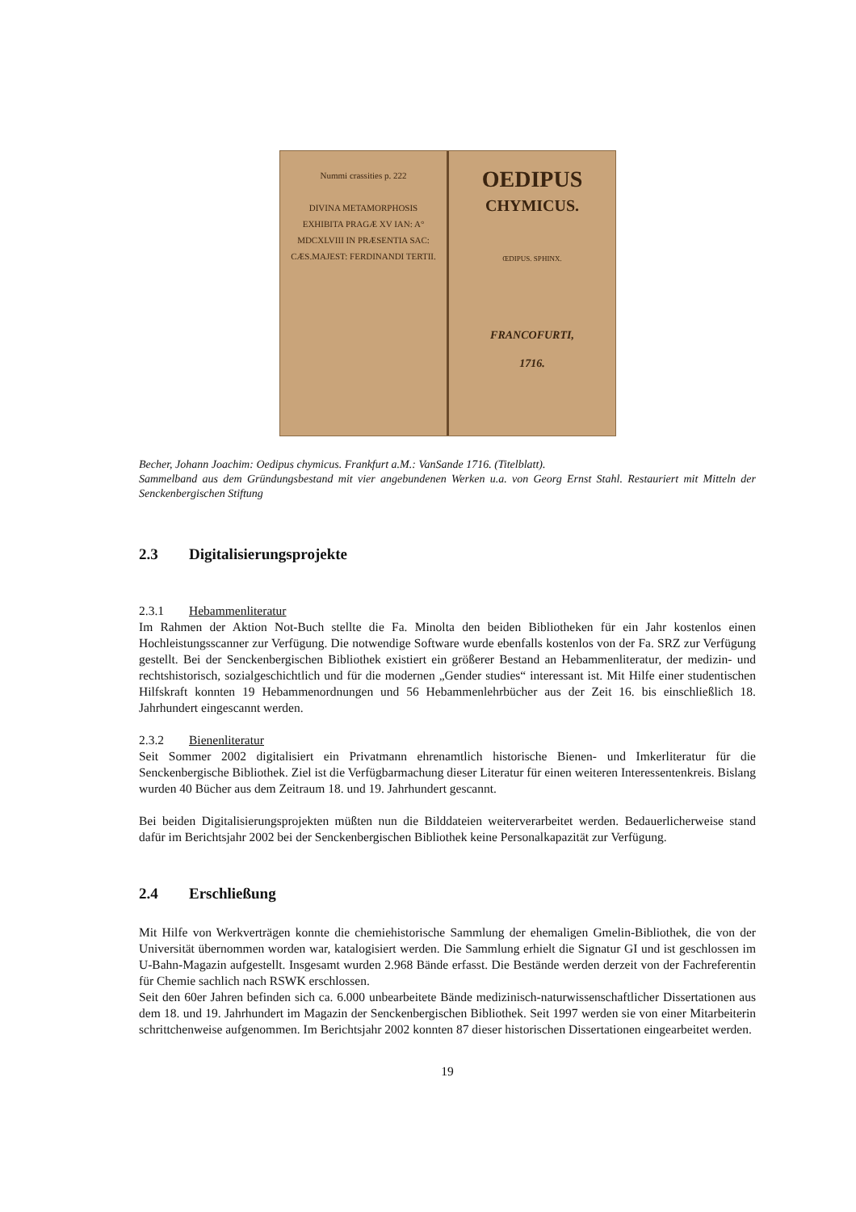Nummi crassities p. 222
DIVINA METAMORPHOSIS
EXHIBITA PRAGÆ XV IAN: A° MDCXLVIII IN PRÆSENTIA SAC: CÆS.MAJEST: FERDINANDI TERTII.
OEDIPUS
CHYMICUS.
ŒDIPUS. SPHINX.
FRANCOFURTI,
1716.
Becher, Johann Joachim: Oedipus chymicus. Frankfurt a.M.: VanSande 1716. (Titelblatt).
Sammelband aus dem Gründungsbestand mit vier angebundenen Werken u.a. von Georg Ernst Stahl. Restauriert mit Mitteln der Senckenbergischen Stiftung
2.3 Digitalisierungsprojekte
2.3.1 Hebammenliteratur
Im Rahmen der Aktion Not-Buch stellte die Fa. Minolta den beiden Bibliotheken für ein Jahr kostenlos einen Hochleistungsscanner zur Verfügung. Die notwendige Software wurde ebenfalls kostenlos von der Fa. SRZ zur Verfügung gestellt. Bei der Senckenbergischen Bibliothek existiert ein größerer Bestand an Hebammenliteratur, der medizin- und rechtshistorisch, sozialgeschichtlich und für die modernen „Gender studies“ interessant ist. Mit Hilfe einer studentischen Hilfskraft konnten 19 Hebammenordnungen und 56 Hebammenlehrbücher aus der Zeit 16. bis einschließlich 18. Jahrhundert eingescannt werden.
2.3.2 Bienenliteratur
Seit Sommer 2002 digitalisiert ein Privatmann ehrenamtlich historische Bienen- und Imkerliteratur für die Senckenbergische Bibliothek. Ziel ist die Verfügbarmachung dieser Literatur für einen weiteren Interessentenkreis. Bislang wurden 40 Bücher aus dem Zeitraum 18. und 19. Jahrhundert gescannt.
Bei beiden Digitalisierungsprojekten müßten nun die Bilddateien weiterverarbeitet werden. Bedauerlicherweise stand dafür im Berichtsjahr 2002 bei der Senckenbergischen Bibliothek keine Personalkapazität zur Verfügung.
2.4 Erschließung
Mit Hilfe von Werkverträgen konnte die chemiehistorische Sammlung der ehemaligen Gmelin-Bibliothek, die von der Universität übernommen worden war, katalogisiert werden. Die Sammlung erhielt die Signatur GI und ist geschlossen im U-Bahn-Magazin aufgestellt. Insgesamt wurden 2.968 Bände erfasst. Die Bestände werden derzeit von der Fachreferentin für Chemie sachlich nach RSWK erschlossen.
Seit den 60er Jahren befinden sich ca. 6.000 unbearbeitete Bände medizinisch-naturwissenschaftlicher Dissertationen aus dem 18. und 19. Jahrhundert im Magazin der Senckenbergischen Bibliothek. Seit 1997 werden sie von einer Mitarbeiterin schrittchenweise aufgenommen. Im Berichtsjahr 2002 konnten 87 dieser historischen Dissertationen eingearbeitet werden.
19